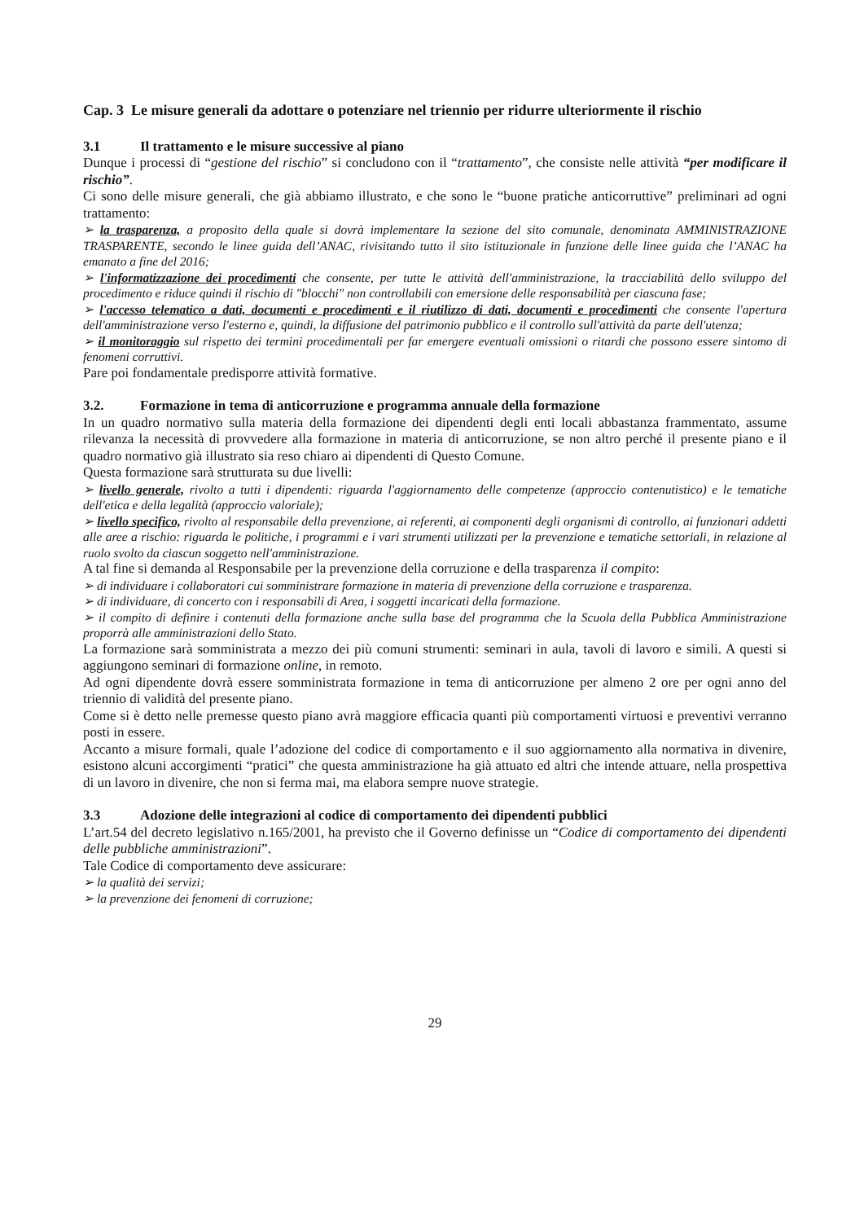Cap. 3 Le misure generali da adottare o potenziare nel triennio per ridurre ulteriormente il rischio
3.1 Il trattamento e le misure successive al piano
Dunque i processi di “gestione del rischio” si concludono con il “trattamento”, che consiste nelle attività “per modificare il rischio”.
Ci sono delle misure generali, che già abbiamo illustrato, e che sono le “buone pratiche anticorruttive” preliminari ad ogni trattamento:
➢ la trasparenza, a proposito della quale si dovrà implementare la sezione del sito comunale, denominata AMMINISTRAZIONE TRASPARENTE, secondo le linee guida dell’ANAC, rivisitando tutto il sito istituzionale in funzione delle linee guida che l’ANAC ha emanato a fine del 2016;
➢ l'informatizzazione dei procedimenti che consente, per tutte le attività dell'amministrazione, la tracciabilità dello sviluppo del procedimento e riduce quindi il rischio di "blocchi" non controllabili con emersione delle responsabilità per ciascuna fase;
➢ l'accesso telematico a dati, documenti e procedimenti e il riutilizzo di dati, documenti e procedimenti che consente l'apertura dell'amministrazione verso l'esterno e, quindi, la diffusione del patrimonio pubblico e il controllo sull'attività da parte dell'utenza;
➢ il monitoraggio sul rispetto dei termini procedimentali per far emergere eventuali omissioni o ritardi che possono essere sintomo di fenomeni corruttivi.
Pare poi fondamentale predisporre attività formative.
3.2. Formazione in tema di anticorruzione e programma annuale della formazione
In un quadro normativo sulla materia della formazione dei dipendenti degli enti locali abbastanza frammentato, assume rilevanza la necessità di provvedere alla formazione in materia di anticorruzione, se non altro perché il presente piano e il quadro normativo già illustrato sia reso chiaro ai dipendenti di Questo Comune.
Questa formazione sarà strutturata su due livelli:
➢ livello generale, rivolto a tutti i dipendenti: riguarda l'aggiornamento delle competenze (approccio contenutistico) e le tematiche dell'etica e della legalità (approccio valoriale);
➢ livello specifico, rivolto al responsabile della prevenzione, ai referenti, ai componenti degli organismi di controllo, ai funzionari addetti alle aree a rischio: riguarda le politiche, i programmi e i vari strumenti utilizzati per la prevenzione e tematiche settoriali, in relazione al ruolo svolto da ciascun soggetto nell'amministrazione.
A tal fine si demanda al Responsabile per la prevenzione della corruzione e della trasparenza il compito:
➢ di individuare i collaboratori cui somministrare formazione in materia di prevenzione della corruzione e trasparenza.
➢ di individuare, di concerto con i responsabili di Area, i soggetti incaricati della formazione.
➢ il compito di definire i contenuti della formazione anche sulla base del programma che la Scuola della Pubblica Amministrazione proporrà alle amministrazioni dello Stato.
La formazione sarà somministrata a mezzo dei più comuni strumenti: seminari in aula, tavoli di lavoro e simili. A questi si aggiungono seminari di formazione online, in remoto.
Ad ogni dipendente dovrà essere somministrata formazione in tema di anticorruzione per almeno 2 ore per ogni anno del triennio di validità del presente piano.
Come si è detto nelle premesse questo piano avrà maggiore efficacia quanti più comportamenti virtuosi e preventivi verranno posti in essere.
Accanto a misure formali, quale l’adozione del codice di comportamento e il suo aggiornamento alla normativa in divenire, esistono alcuni accorgimenti “pratici” che questa amministrazione ha già attuato ed altri che intende attuare, nella prospettiva di un lavoro in divenire, che non si ferma mai, ma elabora sempre nuove strategie.
3.3 Adozione delle integrazioni al codice di comportamento dei dipendenti pubblici
L’art.54 del decreto legislativo n.165/2001, ha previsto che il Governo definisse un “Codice di comportamento dei dipendenti delle pubbliche amministrazioni”.
Tale Codice di comportamento deve assicurare:
➢ la qualità dei servizi;
➢ la prevenzione dei fenomeni di corruzione;
29